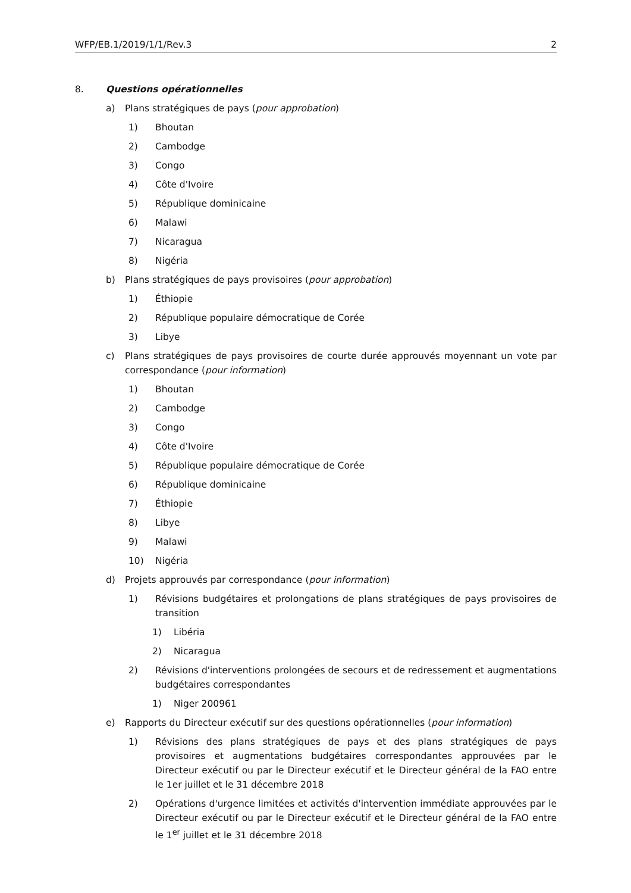WFP/EB.1/2019/1/1/Rev.3 2
8. Questions opérationnelles
a) Plans stratégiques de pays (pour approbation)
1) Bhoutan
2) Cambodge
3) Congo
4) Côte d'Ivoire
5) République dominicaine
6) Malawi
7) Nicaragua
8) Nigéria
b) Plans stratégiques de pays provisoires (pour approbation)
1) Éthiopie
2) République populaire démocratique de Corée
3) Libye
c) Plans stratégiques de pays provisoires de courte durée approuvés moyennant un vote par correspondance (pour information)
1) Bhoutan
2) Cambodge
3) Congo
4) Côte d'Ivoire
5) République populaire démocratique de Corée
6) République dominicaine
7) Éthiopie
8) Libye
9) Malawi
10) Nigéria
d) Projets approuvés par correspondance (pour information)
1) Révisions budgétaires et prolongations de plans stratégiques de pays provisoires de transition
1) Libéria
2) Nicaragua
2) Révisions d'interventions prolongées de secours et de redressement et augmentations budgétaires correspondantes
1) Niger 200961
e) Rapports du Directeur exécutif sur des questions opérationnelles (pour information)
1) Révisions des plans stratégiques de pays et des plans stratégiques de pays provisoires et augmentations budgétaires correspondantes approuvées par le Directeur exécutif ou par le Directeur exécutif et le Directeur général de la FAO entre le 1er juillet et le 31 décembre 2018
2) Opérations d'urgence limitées et activités d'intervention immédiate approuvées par le Directeur exécutif ou par le Directeur exécutif et le Directeur général de la FAO entre le 1<sup>er</sup> juillet et le 31 décembre 2018